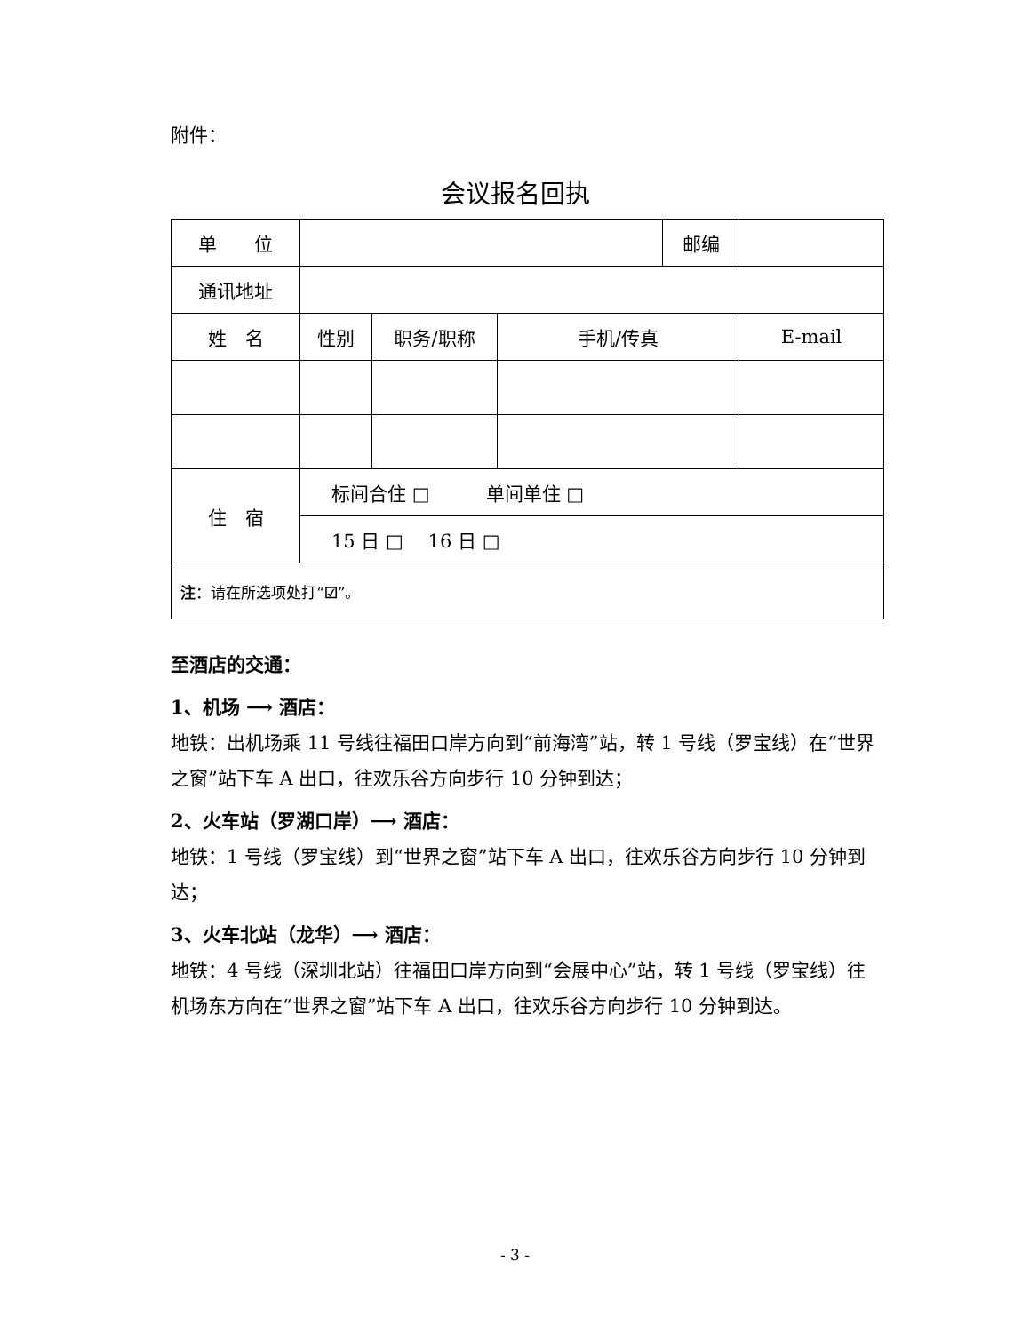附件：
会议报名回执
| 单 位 | | | | 邮编 | |
| 通讯地址 | | | | | |
| 姓 名 | 性别 | 职务/职称 | 手机/传真 | | E-mail |
| 住 宿 | 标间合住 □ 单间单住 □ | | | | |
| | 15 日 □ 16 日 □ | | | | |
| 注 ：请在所选项处打“ ☑ ”。 | | | | | |
至酒店的交通：
1、机场 ⟶ 酒店：
地铁：出机场乘 11 号线往福田口岸方向到“前海湾”站，转 1 号线（罗宝线）在“世界之窗”站下车 A 出口，往欢乐谷方向步行 10 分钟到达；
2、火车站（罗湖口岸）⟶ 酒店：
地铁：1 号线（罗宝线）到“世界之窗”站下车 A 出口，往欢乐谷方向步行 10 分钟到达；
3、火车北站（龙华）⟶ 酒店：
地铁：4 号线（深圳北站）往福田口岸方向到“会展中心”站，转 1 号线（罗宝线）往机场东方向在“世界之窗”站下车 A 出口，往欢乐谷方向步行 10 分钟到达。
- 3 -